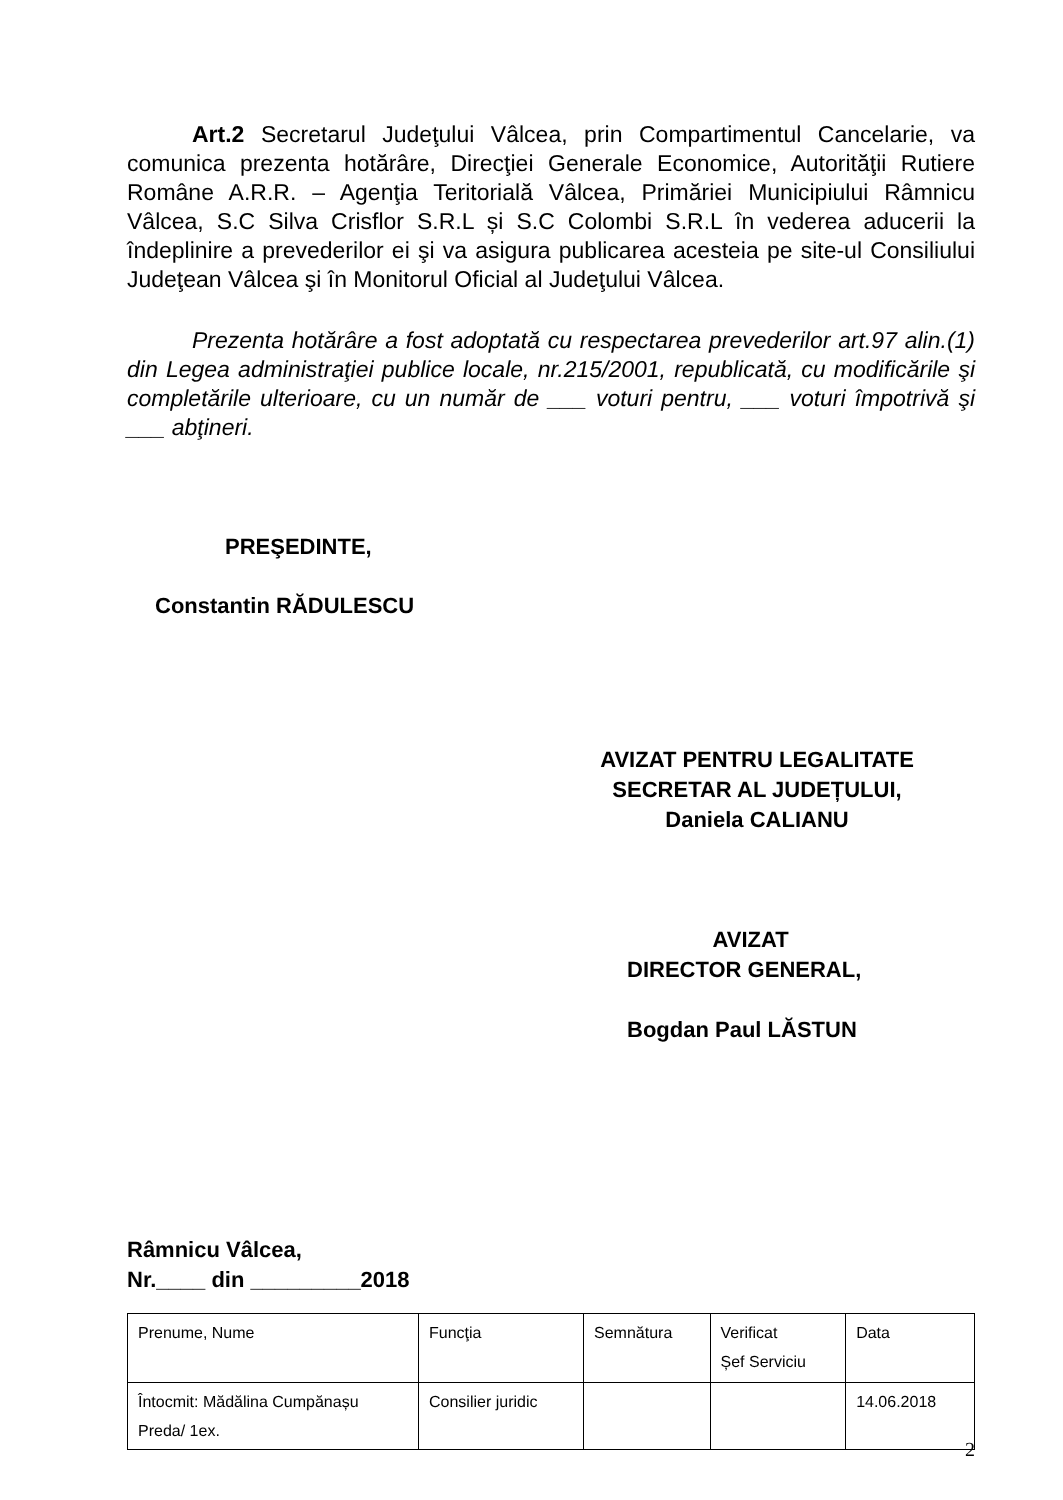Art.2 Secretarul Judeţului Vâlcea, prin Compartimentul Cancelarie, va comunica prezenta hotărâre, Direcţiei Generale Economice, Autorităţii Rutiere Române A.R.R. – Agenţia Teritorială Vâlcea, Primăriei Municipiului Râmnicu Vâlcea, S.C Silva Crisflor S.R.L și S.C Colombi S.R.L în vederea aducerii la îndeplinire a prevederilor ei şi va asigura publicarea acesteia pe site-ul Consiliului Judeţean Vâlcea şi în Monitorul Oficial al Judeţului Vâlcea.
Prezenta hotărâre a fost adoptată cu respectarea prevederilor art.97 alin.(1) din Legea administraţiei publice locale, nr.215/2001, republicată, cu modificările şi completările ulterioare, cu un număr de ___ voturi pentru, ___ voturi împotrivă şi ___ abţineri.
PREŞEDINTE,
Constantin RĂDULESCU
AVIZAT PENTRU LEGALITATE
SECRETAR AL JUDEȚULUI,
Daniela CALIANU
AVIZAT
DIRECTOR GENERAL,
Bogdan Paul LĂSTUN
Râmnicu Vâlcea,
Nr.____ din _________2018
| Prenume, Nume | Funcţia | Semnătura | Verificat Șef Serviciu | Data |
| Întocmit: Mădălina Cumpănașu Preda/ 1ex. | Consilier juridic | | | 14.06.2018 |
2